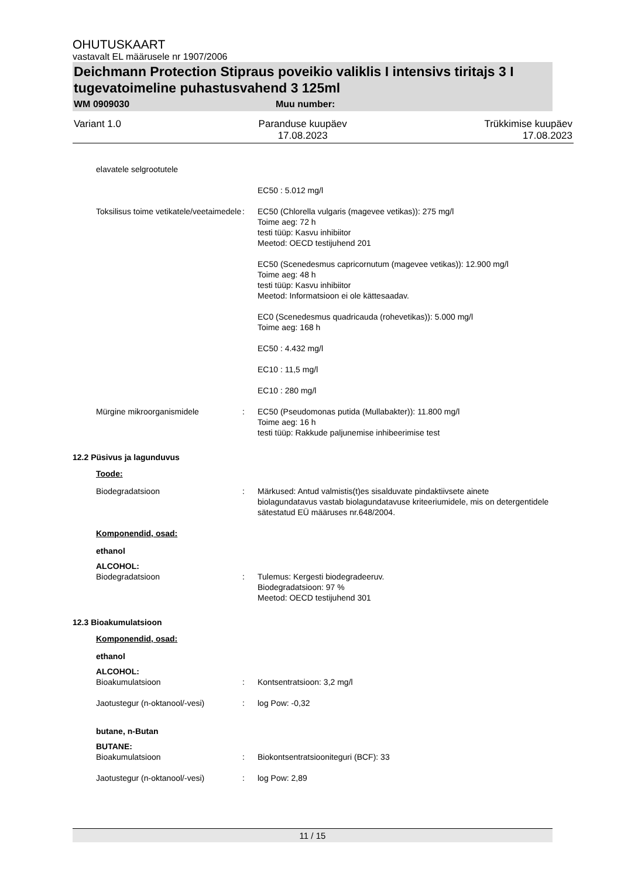OHUTUSKAART
vastavalt EL määrusele nr 1907/2006
Deichmann Protection Stipraus poveikio valiklis I intensivs tiritajs 3 I tugevatoimeline puhastusvahend 3 125ml
WM 0909030 Muu number:
Variant 1.0 Paranduse kuupäev
17.08.2023 Trükkimise kuupäev
17.08.2023
elavatele selgrootutele
EC50 : 5.012 mg/l
Toksilisus toime vetikatele/veetaimedele
: EC50 (Chlorella vulgaris (magevee vetikas)): 275 mg/l
Toime aeg: 72 h
testi tüüp: Kasvu inhibiitor
Meetod: OECD testijuhend 201
EC50 (Scenedesmus capricornutum (magevee vetikas)): 12.900 mg/l
Toime aeg: 48 h
testi tüüp: Kasvu inhibiitor
Meetod: Informatsioon ei ole kättesaadav.
EC0 (Scenedesmus quadricauda (rohevetikas)): 5.000 mg/l
Toime aeg: 168 h
EC50 : 4.432 mg/l
EC10 : 11,5 mg/l
EC10 : 280 mg/l
Mürgine mikroorganismidele : EC50 (Pseudomonas putida (Mullabakter)): 11.800 mg/l
Toime aeg: 16 h
testi tüüp: Rakkude paljunemise inhibeerimise test
12.2 Püsivus ja lagunduvus
Toode:
Biodegradatsioon : Märkused: Antud valmistis(t)es sisalduvate pindaktiivsete ainete biolagundatavus vastab biolagundatavuse kriteeriumidele, mis on detergentidele sätestatud EÜ määruses nr.648/2004.
Komponendid, osad:
ethanol
ALCOHOL:
Biodegradatsioon : Tulemus: Kergesti biodegradeeruv.
Biodegradatsioon: 97 %
Meetod: OECD testijuhend 301
12.3 Bioakumulatsioon
Komponendid, osad:
ethanol
ALCOHOL:
Bioakumulatsioon : Kontsentratsioon: 3,2 mg/l
Jaotustegur (n-oktanool/-vesi)
: log Pow: -0,32
butane, n-Butan
BUTANE:
Bioakumulatsioon : Biokontsentratsiooniteguri (BCF): 33
Jaotustegur (n-oktanool/-vesi)
: log Pow: 2,89
11 / 15